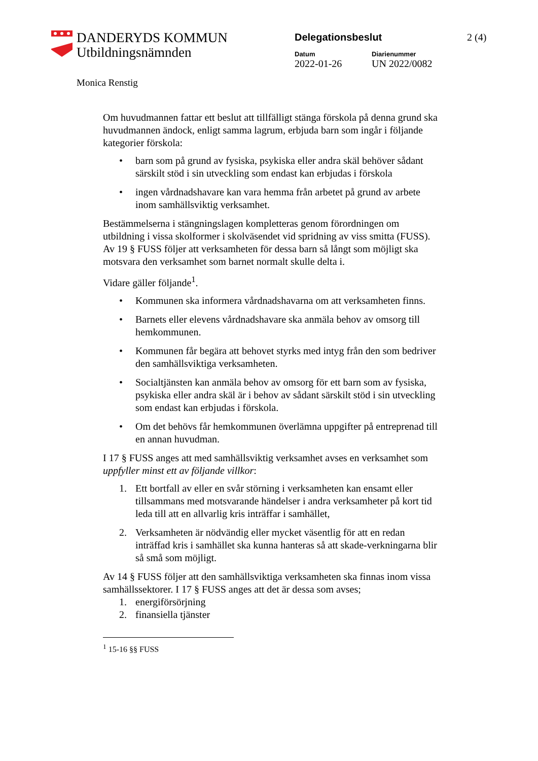DANDERYDS KOMMUN
Utbildningsnämnden
Monica Renstig
Delegationsbeslut
Datum
2022-01-26
Diarienummer
UN 2022/0082
2 (4)
Om huvudmannen fattar ett beslut att tillfälligt stänga förskola på denna grund ska huvudmannen ändock, enligt samma lagrum, erbjuda barn som ingår i följande kategorier förskola:
• barn som på grund av fysiska, psykiska eller andra skäl behöver sådant särskilt stöd i sin utveckling som endast kan erbjudas i förskola
• ingen vårdnadshavare kan vara hemma från arbetet på grund av arbete inom samhällsviktig verksamhet.
Bestämmelserna i stängningslagen kompletteras genom förordningen om utbildning i vissa skolformer i skolväsendet vid spridning av viss smitta (FUSS). Av 19 § FUSS följer att verksamheten för dessa barn så långt som möjligt ska motsvara den verksamhet som barnet normalt skulle delta i.
Vidare gäller följande<sup>1</sup>.
• Kommunen ska informera vårdnadshavarna om att verksamheten finns.
• Barnets eller elevens vårdnadshavare ska anmäla behov av omsorg till hemkommunen.
• Kommunen får begära att behovet styrks med intyg från den som bedriver den samhällsviktiga verksamheten.
• Socialtjänsten kan anmäla behov av omsorg för ett barn som av fysiska, psykiska eller andra skäl är i behov av sådant särskilt stöd i sin utveckling som endast kan erbjudas i förskola.
• Om det behövs får hemkommunen överlämna uppgifter på entreprenad till en annan huvudman.
I 17 § FUSS anges att med samhällsviktig verksamhet avses en verksamhet som uppfyller minst ett av följande villkor:
1. Ett bortfall av eller en svår störning i verksamheten kan ensamt eller tillsammans med motsvarande händelser i andra verksamheter på kort tid leda till att en allvarlig kris inträffar i samhället,
2. Verksamheten är nödvändig eller mycket väsentlig för att en redan inträffad kris i samhället ska kunna hanteras så att skade-verkningarna blir så små som möjligt.
Av 14 § FUSS följer att den samhällsviktiga verksamheten ska finnas inom vissa samhällssektorer. I 17 § FUSS anges att det är dessa som avses;
1. energiförsörjning
2. finansiella tjänster
<sup>1</sup> 15-16 §§ FUSS